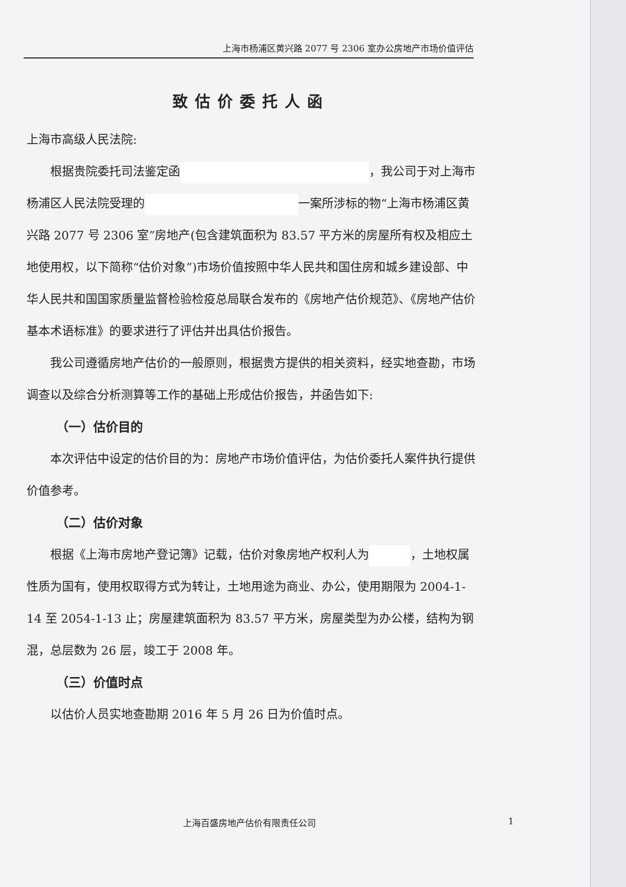上海市杨浦区黄兴路 2077 号 2306 室办公房地产市场价值评估
致估价委托人函
上海市高级人民法院:
根据贵院委托司法鉴定函 ，我公司于对上海市杨浦区人民法院受理的 一案所涉标的物“上海市杨浦区黄兴路 2077 号 2306 室”房地产(包含建筑面积为 83.57 平方米的房屋所有权及相应土地使用权，以下简称“估价对象”)市场价值按照中华人民共和国住房和城乡建设部、中华人民共和国国家质量监督检验检疫总局联合发布的《房地产估价规范》、《房地产估价基本术语标准》的要求进行了评估并出具估价报告。
我公司遵循房地产估价的一般原则，根据贵方提供的相关资料，经实地查勘，市场调查以及综合分析测算等工作的基础上形成估价报告，并函告如下:
（一）估价目的
本次评估中设定的估价目的为：房地产市场价值评估，为估价委托人案件执行提供价值参考。
（二）估价对象
根据《上海市房地产登记簿》记载，估价对象房地产权利人为 ，土地权属性质为国有，使用权取得方式为转让，土地用途为商业、办公，使用期限为 2004-1-14 至 2054-1-13 止；房屋建筑面积为 83.57 平方米，房屋类型为办公楼，结构为钢混，总层数为 26 层，竣工于 2008 年。
（三）价值时点
以估价人员实地查勘期 2016 年 5 月 26 日为价值时点。
上海百盛房地产估价有限责任公司 1